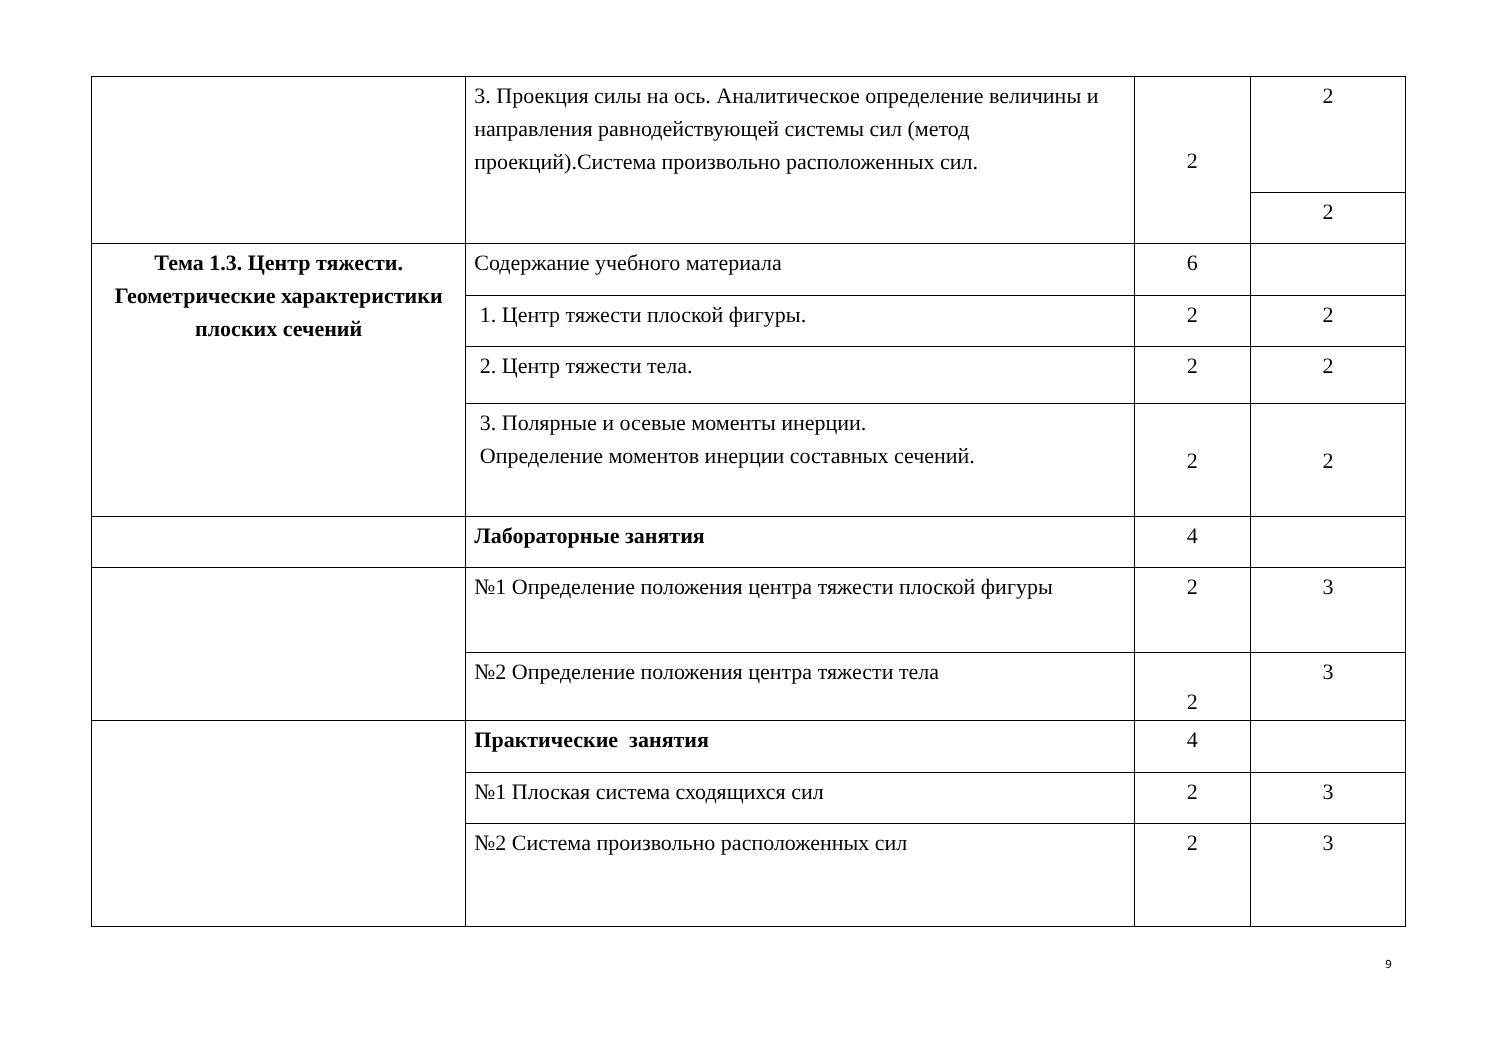| | 3. Проекция силы на ось. Аналитическое определение величины и направления равнодействующей системы сил (метод проекций).Система произвольно расположенных сил. | 2 | 2 |
| | | | 2 |
| Тема 1.3. Центр тяжести. Геометрические характеристики плоских сечений | Содержание учебного материала | 6 | |
| | 1. Центр тяжести плоской фигуры. | 2 | 2 |
| | 2. Центр тяжести тела. | 2 | 2 |
| | 3. Полярные и осевые моменты инерции. Определение моментов инерции составных сечений. | 2 | 2 |
| | Лабораторные занятия | 4 | |
| | №1 Определение положения центра тяжести плоской фигуры | 2 | 3 |
| | №2 Определение положения центра тяжести тела | 2 | 3 |
| | Практические занятия | 4 | |
| | №1 Плоская система сходящихся сил | 2 | 3 |
| | №2 Система произвольно расположенных сил | 2 | 3 |
9